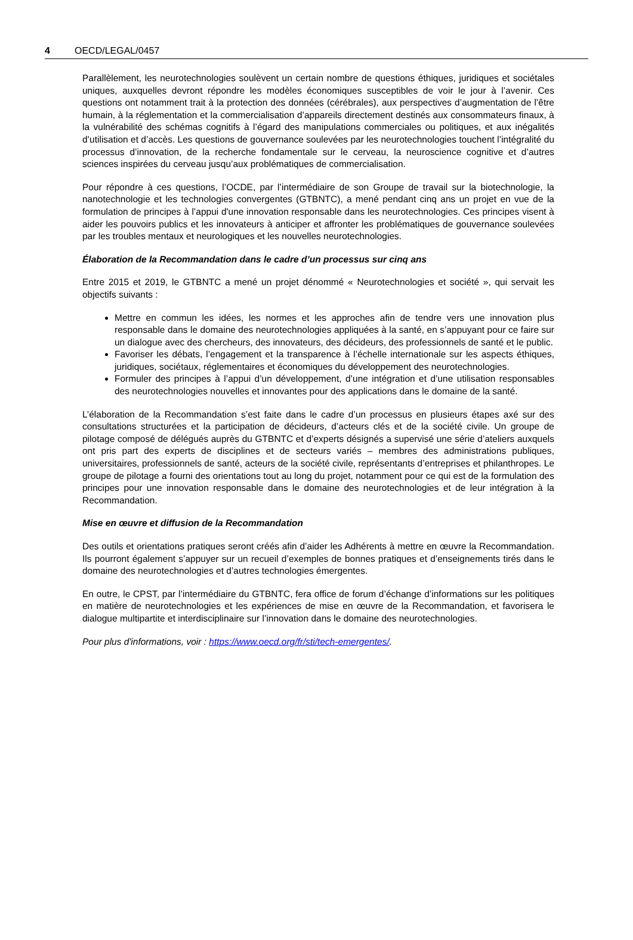4 OECD/LEGAL/0457
Parallèlement, les neurotechnologies soulèvent un certain nombre de questions éthiques, juridiques et sociétales uniques, auxquelles devront répondre les modèles économiques susceptibles de voir le jour à l’avenir. Ces questions ont notamment trait à la protection des données (cérébrales), aux perspectives d’augmentation de l’être humain, à la réglementation et la commercialisation d’appareils directement destinés aux consommateurs finaux, à la vulnérabilité des schémas cognitifs à l’égard des manipulations commerciales ou politiques, et aux inégalités d’utilisation et d’accès. Les questions de gouvernance soulevées par les neurotechnologies touchent l’intégralité du processus d’innovation, de la recherche fondamentale sur le cerveau, la neuroscience cognitive et d’autres sciences inspirées du cerveau jusqu’aux problématiques de commercialisation.
Pour répondre à ces questions, l’OCDE, par l’intermédiaire de son Groupe de travail sur la biotechnologie, la nanotechnologie et les technologies convergentes (GTBNTC), a mené pendant cinq ans un projet en vue de la formulation de principes à l’appui d'une innovation responsable dans les neurotechnologies. Ces principes visent à aider les pouvoirs publics et les innovateurs à anticiper et affronter les problématiques de gouvernance soulevées par les troubles mentaux et neurologiques et les nouvelles neurotechnologies.
Élaboration de la Recommandation dans le cadre d’un processus sur cinq ans
Entre 2015 et 2019, le GTBNTC a mené un projet dénommé « Neurotechnologies et société », qui servait les objectifs suivants :
Mettre en commun les idées, les normes et les approches afin de tendre vers une innovation plus responsable dans le domaine des neurotechnologies appliquées à la santé, en s’appuyant pour ce faire sur un dialogue avec des chercheurs, des innovateurs, des décideurs, des professionnels de santé et le public.
Favoriser les débats, l’engagement et la transparence à l’échelle internationale sur les aspects éthiques, juridiques, sociétaux, réglementaires et économiques du développement des neurotechnologies.
Formuler des principes à l’appui d’un développement, d’une intégration et d’une utilisation responsables des neurotechnologies nouvelles et innovantes pour des applications dans le domaine de la santé.
L’élaboration de la Recommandation s’est faite dans le cadre d’un processus en plusieurs étapes axé sur des consultations structurées et la participation de décideurs, d’acteurs clés et de la société civile. Un groupe de pilotage composé de délégués auprès du GTBNTC et d’experts désignés a supervisé une série d’ateliers auxquels ont pris part des experts de disciplines et de secteurs variés – membres des administrations publiques, universitaires, professionnels de santé, acteurs de la société civile, représentants d’entreprises et philanthropes. Le groupe de pilotage a fourni des orientations tout au long du projet, notamment pour ce qui est de la formulation des principes pour une innovation responsable dans le domaine des neurotechnologies et de leur intégration à la Recommandation.
Mise en œuvre et diffusion de la Recommandation
Des outils et orientations pratiques seront créés afin d’aider les Adhérents à mettre en œuvre la Recommandation. Ils pourront également s’appuyer sur un recueil d’exemples de bonnes pratiques et d’enseignements tirés dans le domaine des neurotechnologies et d’autres technologies émergentes.
En outre, le CPST, par l’intermédiaire du GTBNTC, fera office de forum d’échange d’informations sur les politiques en matière de neurotechnologies et les expériences de mise en œuvre de la Recommandation, et favorisera le dialogue multipartite et interdisciplinaire sur l’innovation dans le domaine des neurotechnologies.
Pour plus d'informations, voir : https://www.oecd.org/fr/sti/tech-emergentes/.